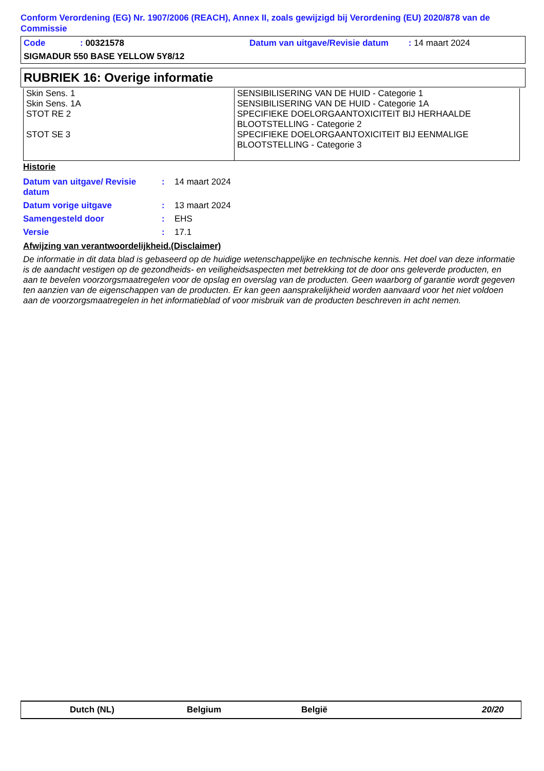Conform Verordening (EG) Nr. 1907/2006 (REACH), Annex II, zoals gewijzigd bij Verordening (EU) 2020/878 van de Commissie
| Code | : 00321578 | Datum van uitgave/Revisie datum | : 14 maart 2024 |
| SIGMADUR 550 BASE YELLOW 5Y8/12 | | | |
RUBRIEK 16: Overige informatie
| Skin Sens. 1 Skin Sens. 1A STOT RE 2 STOT SE 3 | SENSIBILISERING VAN DE HUID - Categorie 1 SENSIBILISERING VAN DE HUID - Categorie 1A SPECIFIEKE DOELORGAANTOXICITEIT BIJ HERHAALDE BLOOTSTELLING - Categorie 2 SPECIFIEKE DOELORGAANTOXICITEIT BIJ EENMALIGE BLOOTSTELLING - Categorie 3 |
Historie
| Datum van uitgave/ Revisie datum | : | 14 maart 2024 |
| Datum vorige uitgave | : | 13 maart 2024 |
| Samengesteld door | : | EHS |
| Versie | : | 17.1 |
Afwijzing van verantwoordelijkheid.(Disclaimer)
De informatie in dit data blad is gebaseerd op de huidige wetenschappelijke en technische kennis. Het doel van deze informatie is de aandacht vestigen op de gezondheids- en veiligheidsaspecten met betrekking tot de door ons geleverde producten, en aan te bevelen voorzorgsmaatregelen voor de opslag en overslag van de producten. Geen waarborg of garantie wordt gegeven ten aanzien van de eigenschappen van de producten. Er kan geen aansprakelijkheid worden aanvaard voor het niet voldoen aan de voorzorgsmaatregelen in het informatieblad of voor misbruik van de producten beschreven in acht nemen.
Dutch (NL) Belgium België 20/20